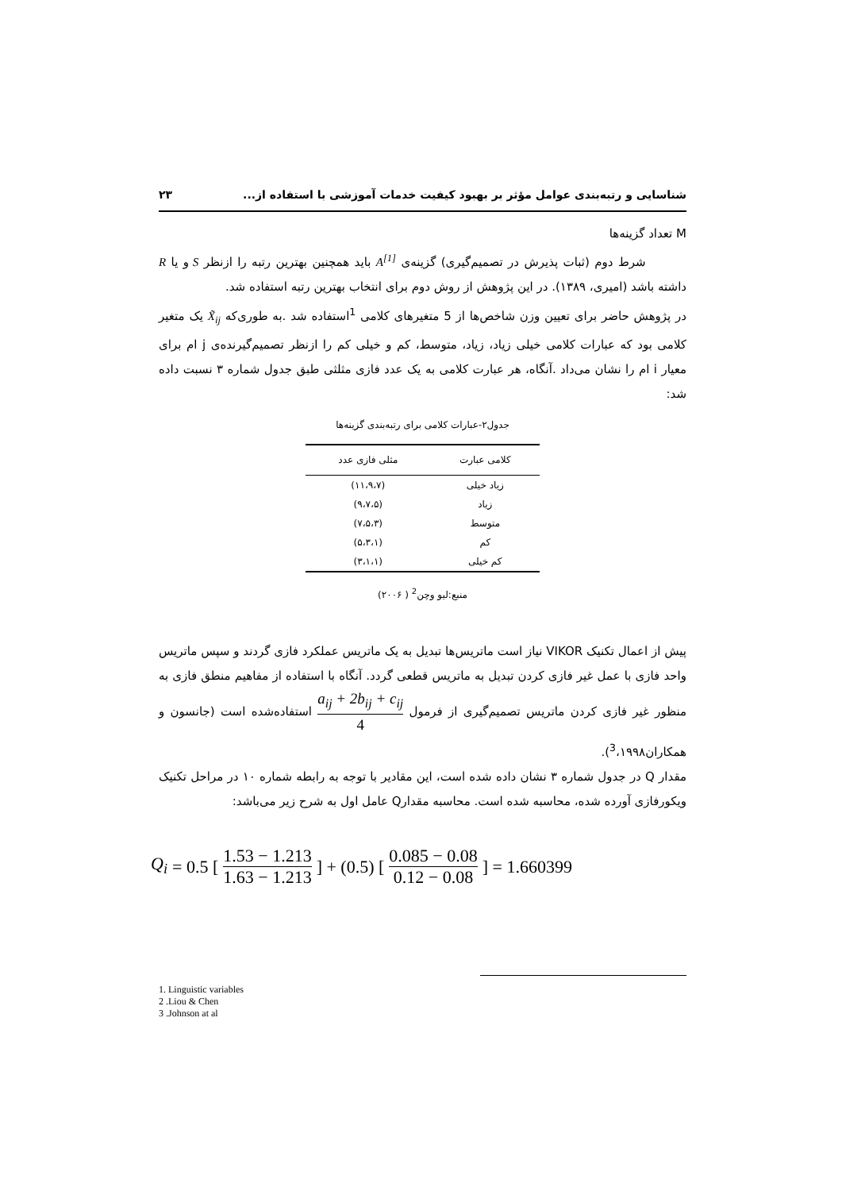شناسایی و رتبه‌بندی عوامل مؤثر بر بهبود کیفیت خدمات آموزشی با استفاده از... ۲۳
M تعداد گزینه‌ها
شرط دوم (ثبات پذیرش در تصمیم‌گیری) گزینه‌ی A<sup>[1]</sup> باید همچنین بهترین رتبه را ازنظر S و یا R داشته باشد (امیری، ۱۳۸۹). در این پژوهش از روش دوم برای انتخاب بهترین رتبه استفاده شد.
در پژوهش حاضر برای تعیین وزن شاخص‌ها از 5 متغیرهای کلامی <sup>1</sup>استفاده شد .به طوری‌که X̃<sub>ij</sub> یک متغیر کلامی بود که عبارات کلامی خیلی زیاد، زیاد، متوسط، کم و خیلی کم را ازنظر تصمیم‌گیرنده‌ی j ام برای معیار i ام را نشان می‌داد .آنگاه، هر عبارت کلامی به یک عدد فازی مثلثی طبق جدول شماره ۳ نسبت داده شد:
جدول۲-عبارات کلامی برای رتبه‌بندی گزینه‌ها
| کلامی عبارت | مثلی فازی عدد |
| --- | --- |
| زیاد خیلی | (۱۱،۹،۷) |
| زیاد | (۹،۷،۵) |
| متوسط | (۷،۵،۳) |
| کم | (۵،۳،۱) |
| کم خیلی | (۳،۱،۱) |
منبع:لیو وچن<sup>2</sup> ( ۲۰۰۶)
پیش از اعمال تکنیک VIKOR نیاز است ماتریس‌ها تبدیل به یک ماتریس عملکرد فازی گردند و سپس ماتریس واحد فازی با عمل غیر فازی کردن تبدیل به ماتریس قطعی گردد. آنگاه با استفاده از مفاهیم منطق فازی به منظور غیر فازی کردن ماتریس تصمیم‌گیری از فرمول a<sub>ij</sub> + 2b<sub>ij</sub> + c<sub>ij</sub> 4 استفاده‌شده است (جانسون و همکاران<sup>3</sup>،۱۹۹۸).
مقدار Q در جدول شماره ۳ نشان داده شده است، این مقادیر با توجه به رابطه شماره ۱۰ در مراحل تکنیک ویکورفازی آورده شده، محاسبه شده است. محاسبه مقدارQ عامل اول به شرح زیر می‌باشد:
Q<sub>i</sub> = 0.5 [ 1.53 − 1.213 1.63 − 1.213 ] + (0.5) [ 0.085 − 0.08 0.12 − 0.08 ] = 1.660399
1. Linguistic variables
2 .Liou & Chen
3 .Johnson at al